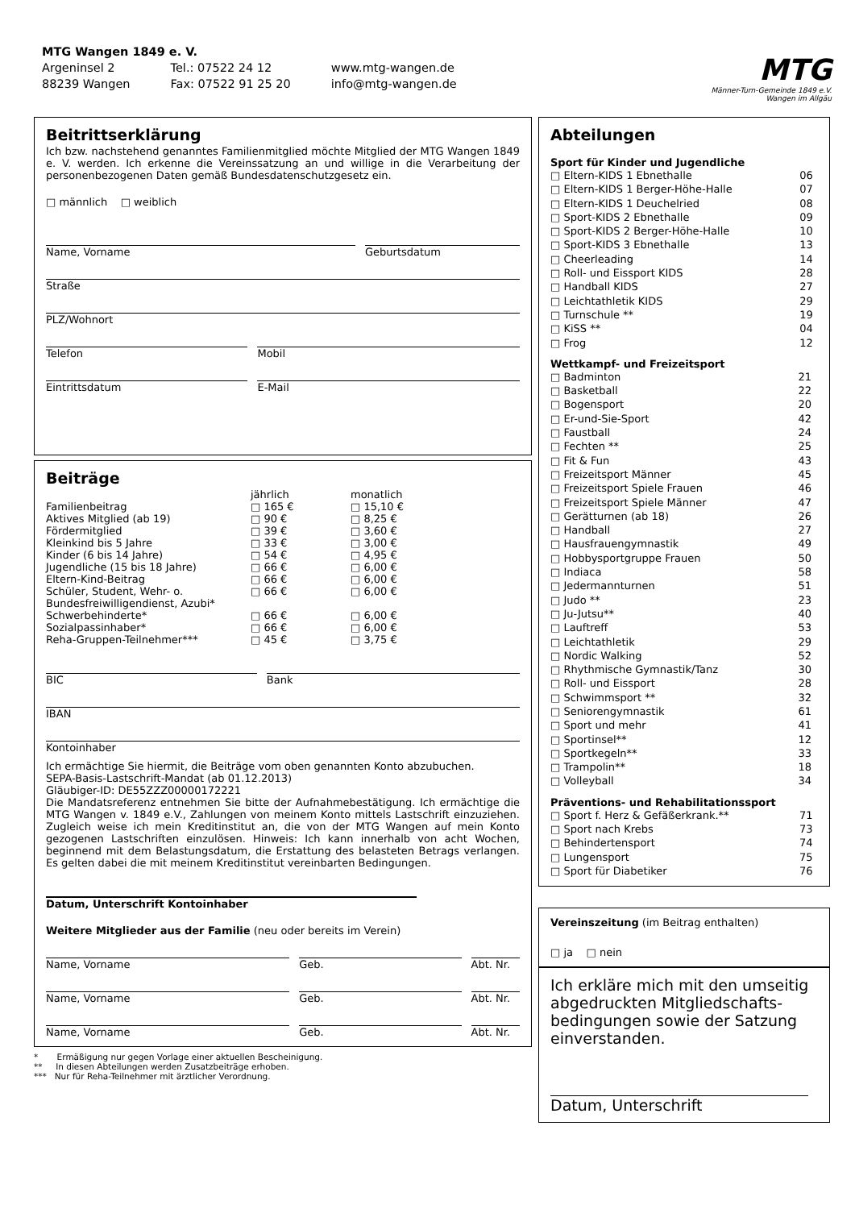MTG Wangen 1849 e. V.
| Argeninsel 2 | Tel.: 07522 24 12 | www.mtg-wangen.de |
| 88239 Wangen | Fax: 07522 91 25 20 | info@mtg-wangen.de |
MTG
Männer-Turn-Gemeinde 1849 e.V.
Wangen im Allgäu
Beitrittserklärung
Ich bzw. nachstehend genanntes Familienmitglied möchte Mitglied der MTG Wangen 1849 e. V. werden. Ich erkenne die Vereinssatzung an und willige in die Verarbeitung der personenbezogenen Daten gemäß Bundesdatenschutzgesetz ein.
□ männlich □ weiblich
Name, Vorname Geburtsdatum
Straße
PLZ/Wohnort
Telefon Mobil
Eintrittsdatum E-Mail
Beiträge
| | jährlich | monatlich |
| Familienbeitrag | □ 165 € | □ 15,10 € |
| Aktives Mitglied (ab 19) | □ 90 € | □ 8,25 € |
| Fördermitglied | □ 39 € | □ 3,60 € |
| Kleinkind bis 5 Jahre | □ 33 € | □ 3,00 € |
| Kinder (6 bis 14 Jahre) | □ 54 € | □ 4,95 € |
| Jugendliche (15 bis 18 Jahre) | □ 66 € | □ 6,00 € |
| Eltern-Kind-Beitrag | □ 66 € | □ 6,00 € |
| Schüler, Student, Wehr- o. Bundesfreiwilligendienst, Azubi* | □ 66 € | □ 6,00 € |
| Schwerbehinderte* | □ 66 € | □ 6,00 € |
| Sozialpassinhaber* | □ 66 € | □ 6,00 € |
| Reha-Gruppen-Teilnehmer*** | □ 45 € | □ 3,75 € |
BIC Bank
IBAN
Kontoinhaber
Ich ermächtige Sie hiermit, die Beiträge vom oben genannten Konto abzubuchen.
SEPA-Basis-Lastschrift-Mandat (ab 01.12.2013)
Gläubiger-ID: DE55ZZZ00000172221
Die Mandatsreferenz entnehmen Sie bitte der Aufnahmebestätigung. Ich ermächtige die MTG Wangen v. 1849 e.V., Zahlungen von meinem Konto mittels Lastschrift einzuziehen. Zugleich weise ich mein Kreditinstitut an, die von der MTG Wangen auf mein Konto gezogenen Lastschriften einzulösen. Hinweis: Ich kann innerhalb von acht Wochen, beginnend mit dem Belastungsdatum, die Erstattung des belasteten Betrags verlangen. Es gelten dabei die mit meinem Kreditinstitut vereinbarten Bedingungen.
Datum, Unterschrift Kontoinhaber
Weitere Mitglieder aus der Familie (neu oder bereits im Verein)
Name, Vorname Geb. Abt. Nr.
Name, Vorname Geb. Abt. Nr.
Name, Vorname Geb. Abt. Nr.
* Ermäßigung nur gegen Vorlage einer aktuellen Bescheinigung.
** In diesen Abteilungen werden Zusatzbeiträge erhoben.
*** Nur für Reha-Teilnehmer mit ärztlicher Verordnung.
Abteilungen
Sport für Kinder und Jugendliche
| □ Eltern-KIDS 1 Ebnethalle | 06 |
| □ Eltern-KIDS 1 Berger-Höhe-Halle | 07 |
| □ Eltern-KIDS 1 Deuchelried | 08 |
| □ Sport-KIDS 2 Ebnethalle | 09 |
| □ Sport-KIDS 2 Berger-Höhe-Halle | 10 |
| □ Sport-KIDS 3 Ebnethalle | 13 |
| □ Cheerleading | 14 |
| □ Roll- und Eissport KIDS | 28 |
| □ Handball KIDS | 27 |
| □ Leichtathletik KIDS | 29 |
| □ Turnschule ** | 19 |
| □ KiSS ** | 04 |
| □ Frog | 12 |
Wettkampf- und Freizeitsport
| □ Badminton | 21 |
| □ Basketball | 22 |
| □ Bogensport | 20 |
| □ Er-und-Sie-Sport | 42 |
| □ Faustball | 24 |
| □ Fechten ** | 25 |
| □ Fit & Fun | 43 |
| □ Freizeitsport Männer | 45 |
| □ Freizeitsport Spiele Frauen | 46 |
| □ Freizeitsport Spiele Männer | 47 |
| □ Gerätturnen (ab 18) | 26 |
| □ Handball | 27 |
| □ Hausfrauengymnastik | 49 |
| □ Hobbysportgruppe Frauen | 50 |
| □ Indiaca | 58 |
| □ Jedermannturnen | 51 |
| □ Judo ** | 23 |
| □ Ju-Jutsu** | 40 |
| □ Lauftreff | 53 |
| □ Leichtathletik | 29 |
| □ Nordic Walking | 52 |
| □ Rhythmische Gymnastik/Tanz | 30 |
| □ Roll- und Eissport | 28 |
| □ Schwimmsport ** | 32 |
| □ Seniorengymnastik | 61 |
| □ Sport und mehr | 41 |
| □ Sportinsel** | 12 |
| □ Sportkegeln** | 33 |
| □ Trampolin** | 18 |
| □ Volleyball | 34 |
Präventions- und Rehabilitationssport
| □ Sport f. Herz & Gefäßerkrank.** | 71 |
| □ Sport nach Krebs | 73 |
| □ Behindertensport | 74 |
| □ Lungensport | 75 |
| □ Sport für Diabetiker | 76 |
Vereinszeitung (im Beitrag enthalten)
□ ja □ nein
Ich erkläre mich mit den umseitig abgedruckten Mitgliedschafts-bedingungen sowie der Satzung einverstanden.
Datum, Unterschrift